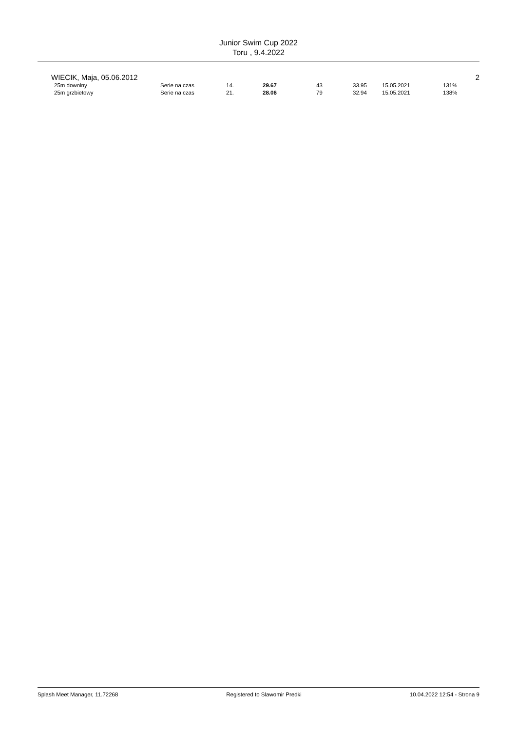Junior Swim Cup 2022
Toru , 9.4.2022
WIECIK, Maja, 05.06.2012 2
| 25m dowolny | Serie na czas | 14. | 29.67 | 43 | 33.95 | 15.05.2021 | 131% |
| 25m grzbietowy | Serie na czas | 21. | 28.06 | 79 | 32.94 | 15.05.2021 | 138% |
Splash Meet Manager, 11.72268 Registered to Slawomir Predki 10.04.2022 12:54 - Strona 9